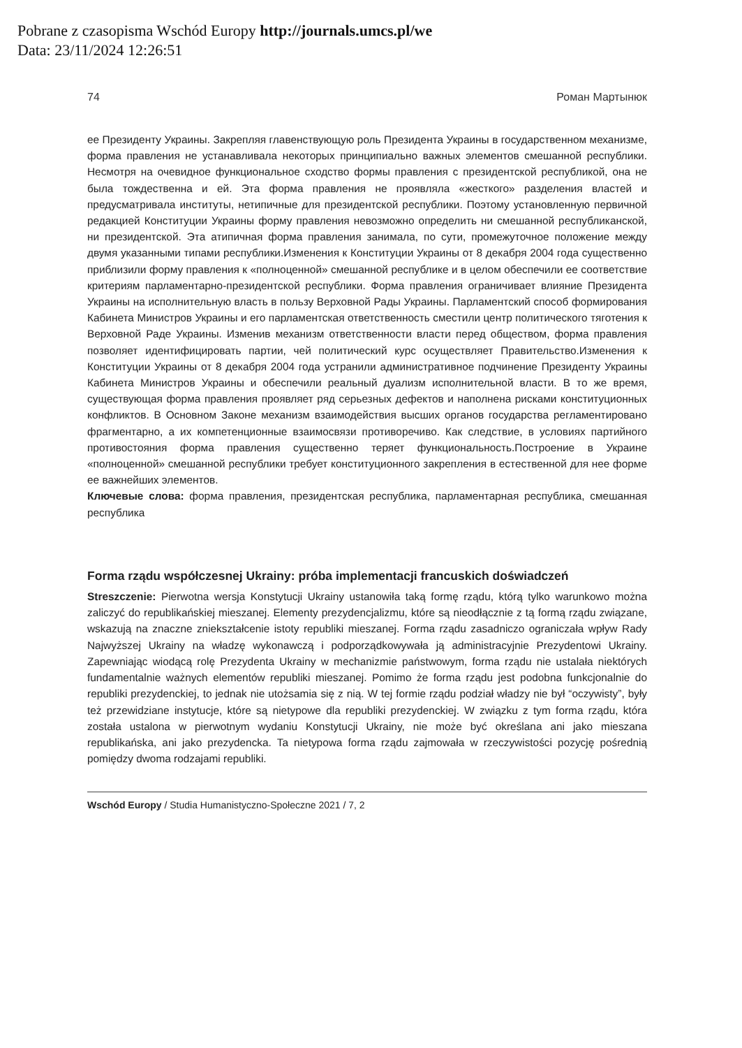Pobrane z czasopisma Wschód Europy http://journals.umcs.pl/we
Data: 23/11/2024 12:26:51
74 Роман Мартынюк
ее Президенту Украины. Закрепляя главенствующую роль Президента Украины в государственном механизме, форма правления не устанавливала некоторых принципиально важных элементов смешанной республики. Несмотря на очевидное функциональное сходство формы правления с президентской республикой, она не была тождественна и ей. Эта форма правления не проявляла «жесткого» разделения властей и предусматривала институты, нетипичные для президентской республики. Поэтому установленную первичной редакцией Конституции Украины форму правления невозможно определить ни смешанной республиканской, ни президентской. Эта атипичная форма правления занимала, по сути, промежуточное положение между двумя указанными типами республики.Изменения к Конституции Украины от 8 декабря 2004 года существенно приблизили форму правления к «полноценной» смешанной республике и в целом обеспечили ее соответствие критериям парламентарно-президентской республики. Форма правления ограничивает влияние Президента Украины на исполнительную власть в пользу Верховной Рады Украины. Парламентский способ формирования Кабинета Министров Украины и его парламентская ответственность сместили центр политического тяготения к Верховной Раде Украины. Изменив механизм ответственности власти перед обществом, форма правления позволяет идентифицировать партии, чей политический курс осуществляет Правительство.Изменения к Конституции Украины от 8 декабря 2004 года устранили административное подчинение Президенту Украины Кабинета Министров Украины и обеспечили реальный дуализм исполнительной власти. В то же время, существующая форма правления проявляет ряд серьезных дефектов и наполнена рисками конституционных конфликтов. В Основном Законе механизм взаимодействия высших органов государства регламентировано фрагментарно, а их компетенционные взаимосвязи противоречиво. Как следствие, в условиях партийного противостояния форма правления существенно теряет функциональность.Построение в Украине «полноценной» смешанной республики требует конституционного закрепления в естественной для нее форме ее важнейших элементов.
Ключевые слова: форма правления, президентская республика, парламентарная республика, смешанная республика
Forma rządu współczesnej Ukrainy: próba implementacji francuskich doświadczeń
Streszczenie: Pierwotna wersja Konstytucji Ukrainy ustanowiła taką formę rządu, którą tylko warunkowo można zaliczyć do republikańskiej mieszanej. Elementy prezydencjalizmu, które są nieodłącznie z tą formą rządu związane, wskazują na znaczne zniekształcenie istoty republiki mieszanej. Forma rządu zasadniczo ograniczała wpływ Rady Najwyższej Ukrainy na władzę wykonawczą i podporządkowywała ją administracyjnie Prezydentowi Ukrainy. Zapewniając wiodącą rolę Prezydenta Ukrainy w mechanizmie państwowym, forma rządu nie ustalała niektórych fundamentalnie ważnych elementów republiki mieszanej. Pomimo że forma rządu jest podobna funkcjonalnie do republiki prezydenckiej, to jednak nie utożsamia się z nią. W tej formie rządu podział władzy nie był “oczywisty”, były też przewidziane instytucje, które są nietypowe dla republiki prezydenckiej. W związku z tym forma rządu, która została ustalona w pierwotnym wydaniu Konstytucji Ukrainy, nie może być określana ani jako mieszana republikańska, ani jako prezydencka. Ta nietypowa forma rządu zajmowała w rzeczywistości pozycję pośrednią pomiędzy dwoma rodzajami republiki.
Wschód Europy / Studia Humanistyczno-Społeczne 2021 / 7, 2